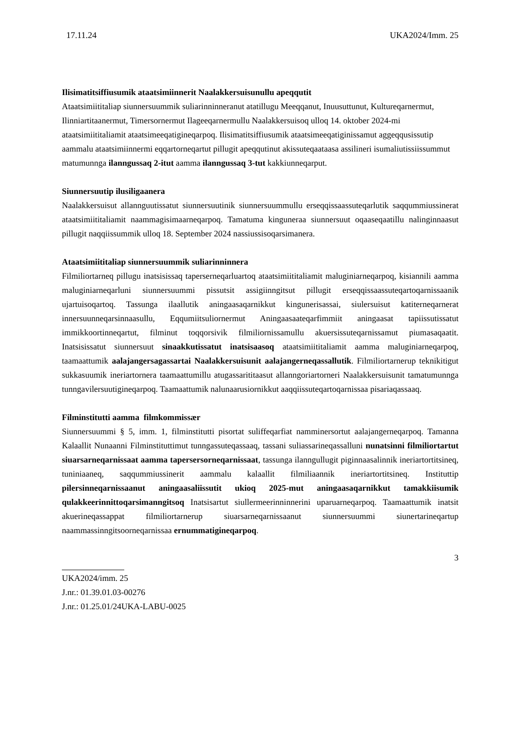17.11.24 UKA2024/Imm. 25
Ilisimatitsiffiusumik ataatsimiinnerit Naalakkersuisunullu apeqqutit
Ataatsimiititaliap siunnersuummik suliarinninneranut atatillugu Meeqqanut, Inuusuttunut, Kultureqarnermut, Ilinniartitaanermut, Timersornermut Ilageeqarnermullu Naalakkersuisoq ulloq 14. oktober 2024-mi ataatsimiititaliamit ataatsimeeqatigineqarpoq. Ilisimatitsiffiusumik ataatsimeeqatiginissamut aggeqqusissutip aammalu ataatsimiinnermi eqqartorneqartut pillugit apeqqutinut akissuteqaataasa assilineri isumaliutissiissummut matumunnga ilanngussaq 2-itut aamma ilanngussaq 3-tut kakkiunneqarput.
Siunnersuutip ilusiligaanera
Naalakkersuisut allannguutissatut siunnersuutinik siunnersuummullu erseqqissaassuteqarlutik saqqummiussinerat ataatsimiititaliamit naammagisimaarneqarpoq. Tamatuma kinguneraa siunnersuut oqaaseqaatillu nalinginnaasut pillugit naqqiissummik ulloq 18. September 2024 nassiussisoqarsimanera.
Ataatsimiititaliap siunnersuummik suliarinninnera
Filmiliortarneq pillugu inatsisissaq taperserneqarluartoq ataatsimiititaliamit maluginiarneqarpoq, kisiannili aamma maluginiarneqarluni siunnersuummi pissutsit assigiinngitsut pillugit erseqqissaassuteqartoqarnissaanik ujartuisoqartoq. Tassunga ilaallutik aningaasaqarnikkut kingunerisassai, siulersuisut katiterneqarnerat innersuunneqarsinnaasullu, Eqqumiitsuliornermut Aningaasaateqarfimmiit aningaasat tapiissutissatut immikkoortinneqartut, filminut toqqorsivik filmiliornissamullu akuersissuteqarnissamut piumasaqaatit. Inatsisissatut siunnersuut sinaakkutissatut inatsisaasoq ataatsimiititaliamit aamma maluginiarneqarpoq, taamaattumik aalajangersagassartai Naalakkersuisunit aalajangerneqassallutik. Filmiliortarnerup teknikitigut sukkasuumik ineriartornera taamaattumillu atugassarititaasut allanngoriartorneri Naalakkersuisunit tamatumunnga tunngavilersuutigineqarpoq. Taamaattumik nalunaarusiornikkut aaqqiissuteqartoqarnissaa pisariaqassaaq.
Filminstitutti aamma filmkommissær
Siunnersuummi § 5, imm. 1, filminstitutti pisortat suliffeqarfiat namminersortut aalajangerneqarpoq. Tamanna Kalaallit Nunaanni Filminstituttimut tunngassuteqassaaq, tassani suliassarineqassalluni nunatsinni filmiliortartut siuarsarneqarnissaat aamma tapersersorneqarnissaat, tassunga ilanngullugit piginnaasalinnik ineriartortitsineq, tuniniaaneq, saqqummiussinerit aammalu kalaallit filmiliaannik ineriartortitsineq. Instituttip pilersinneqarnissaanut aningaasaliissutit ukioq 2025-mut aningaasaqarnikkut tamakkiisumik qulakkeerinnittoqarsimanngitsoq Inatsisartut siullermeerinninnerini uparuarneqarpoq. Taamaattumik inatsit akuerineqassappat filmiliortarnerup siuarsarneqarnissaanut siunnersuummi siunertarineqartup naammassinngitsoorneqarnissaa ernummatigineqarpoq.
3
UKA2024/imm. 25
J.nr.: 01.39.01.03-00276
J.nr.: 01.25.01/24UKA-LABU-0025